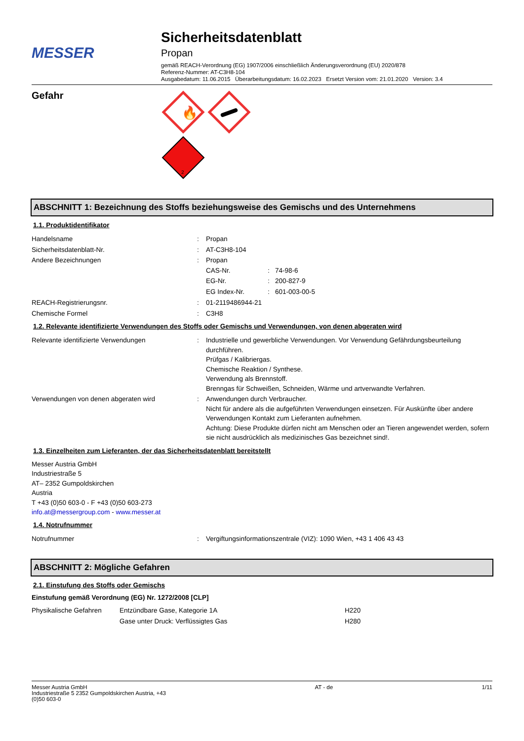MESSER
Sicherheitsdatenblatt
Propan
gemäß REACH-Verordnung (EG) 1907/2006 einschließlich Änderungsverordnung (EU) 2020/878
Referenz-Nummer: AT-C3H8-104
Ausgabedatum: 11.06.2015 Überarbeitungsdatum: 16.02.2023 Ersetzt Version vom: 21.01.2020 Version: 3.4
Gefahr
🔥
2
ABSCHNITT 1: Bezeichnung des Stoffs beziehungsweise des Gemischs und des Unternehmens
1.1. Produktidentifikator
| Handelsname | : | Propan |
| Sicherheitsdatenblatt-Nr. | : | AT-C3H8-104 |
| Andere Bezeichnungen | : | Propan / CAS-Nr. / : / 74-98-6 / / EG-Nr. / : / 200-827-9 / / EG Index-Nr. / : / 601-003-00-5 / |
| REACH-Registrierungsnr. | : | 01-2119486944-21 |
| Chemische Formel | : | C3H8 |
1.2. Relevante identifizierte Verwendungen des Stoffs oder Gemischs und Verwendungen, von denen abgeraten wird
| Relevante identifizierte Verwendungen | : | Industrielle und gewerbliche Verwendungen. Vor Verwendung Gefährdungsbeurteilung durchführen. Prüfgas / Kalibriergas. Chemische Reaktion / Synthese. Verwendung als Brennstoff. Brenngas für Schweißen, Schneiden, Wärme und artverwandte Verfahren. |
| Verwendungen von denen abgeraten wird | : | Anwendungen durch Verbraucher. Nicht für andere als die aufgeführten Verwendungen einsetzen. Für Auskünfte über andere Verwendungen Kontakt zum Lieferanten aufnehmen. Achtung: Diese Produkte dürfen nicht am Menschen oder an Tieren angewendet werden, sofern sie nicht ausdrücklich als medizinisches Gas bezeichnet sind!. |
1.3. Einzelheiten zum Lieferanten, der das Sicherheitsdatenblatt bereitstellt
Messer Austria GmbH
Industriestraße 5
AT– 2352 Gumpoldskirchen
Austria
T +43 (0)50 603-0 - F +43 (0)50 603-273
info.at@messergroup.com - www.messer.at
1.4. Notrufnummer
| Notrufnummer | : | Vergiftungsinformationszentrale (VIZ): 1090 Wien, +43 1 406 43 43 |
ABSCHNITT 2: Mögliche Gefahren
2.1. Einstufung des Stoffs oder Gemischs
Einstufung gemäß Verordnung (EG) Nr. 1272/2008 [CLP]
| Physikalische Gefahren | Entzündbare Gase, Kategorie 1A | H220 |
| | Gase unter Druck: Verflüssigtes Gas | H280 |
Messer Austria GmbH
Industriestraße 5 2352 Gumpoldskirchen Austria, +43
(0)50 603-0
AT - de 1/11